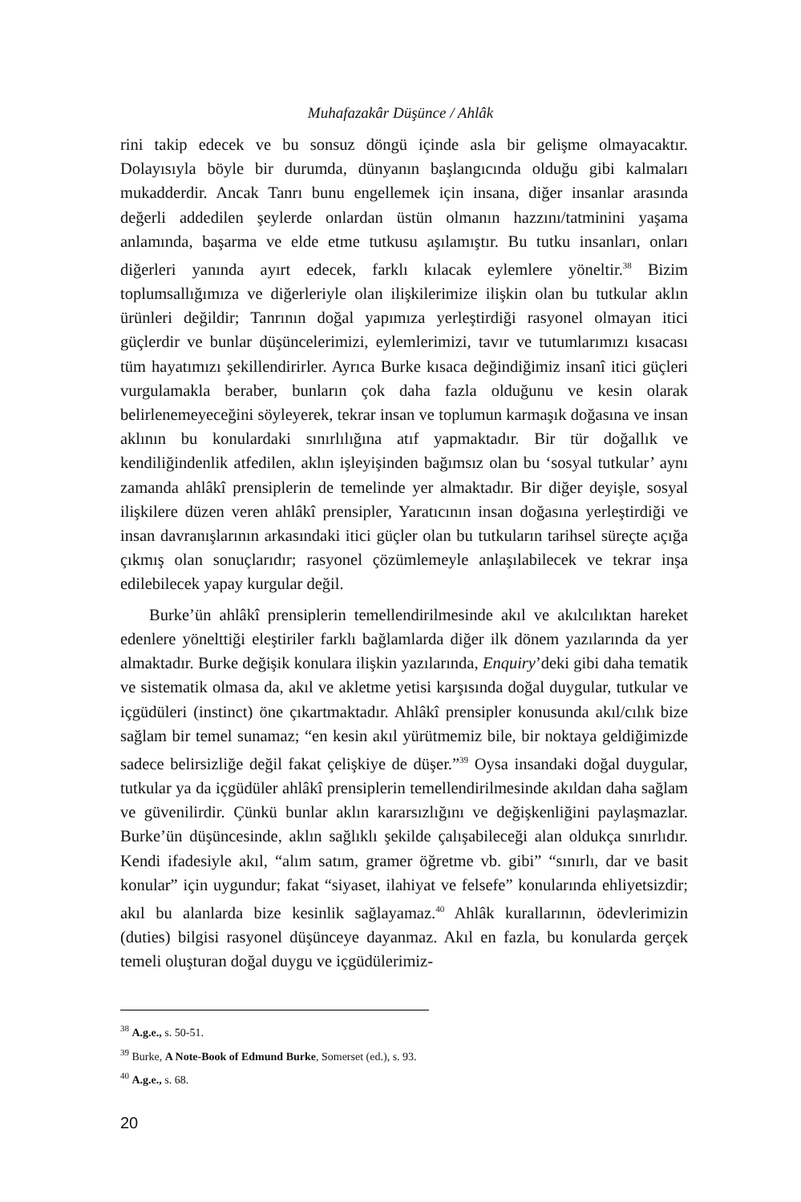Muhafazakâr Düşünce / Ahlâk
rini takip edecek ve bu sonsuz döngü içinde asla bir gelişme olmayacaktır. Dolayısıyla böyle bir durumda, dünyanın başlangıcında olduğu gibi kalmaları mukadderdir. Ancak Tanrı bunu engellemek için insana, diğer insanlar arasında değerli addedilen şeylerde onlardan üstün olmanın hazzını/tatminini yaşama anlamında, başarma ve elde etme tutkusu aşılamıştır. Bu tutku insanları, onları diğerleri yanında ayırt edecek, farklı kılacak eylemlere yöneltir.<sup>38</sup> Bizim toplumsallığımıza ve diğerleriyle olan ilişkilerimize ilişkin olan bu tutkular aklın ürünleri değildir; Tanrının doğal yapımıza yerleştirdiği rasyonel olmayan itici güçlerdir ve bunlar düşüncelerimizi, eylemlerimizi, tavır ve tutumlarımızı kısacası tüm hayatımızı şekillendirirler. Ayrıca Burke kısaca değindiğimiz insanî itici güçleri vurgulamakla beraber, bunların çok daha fazla olduğunu ve kesin olarak belirlenemeyeceğini söyleyerek, tekrar insan ve toplumun karmaşık doğasına ve insan aklının bu konulardaki sınırlılığına atıf yapmaktadır. Bir tür doğallık ve kendiliğindenlik atfedilen, aklın işleyişinden bağımsız olan bu ‘sosyal tutkular’ aynı zamanda ahlâkî prensiplerin de temelinde yer almaktadır. Bir diğer deyişle, sosyal ilişkilere düzen veren ahlâkî prensipler, Yaratıcının insan doğasına yerleştirdiği ve insan davranışlarının arkasındaki itici güçler olan bu tutkuların tarihsel süreçte açığa çıkmış olan sonuçlarıdır; rasyonel çözümlemeyle anlaşılabilecek ve tekrar inşa edilebilecek yapay kurgular değil.
Burke’ün ahlâkî prensiplerin temellendirilmesinde akıl ve akılcılıktan hareket edenlere yönelttiği eleştiriler farklı bağlamlarda diğer ilk dönem yazılarında da yer almaktadır. Burke değişik konulara ilişkin yazılarında, Enquiry’deki gibi daha tematik ve sistematik olmasa da, akıl ve akletme yetisi karşısında doğal duygular, tutkular ve içgüdüleri (instinct) öne çıkartmaktadır. Ahlâkî prensipler konusunda akıl/cılık bize sağlam bir temel sunamaz; “en kesin akıl yürütmemiz bile, bir noktaya geldiğimizde sadece belirsizliğe değil fakat çelişkiye de düşer.”<sup>39</sup> Oysa insandaki doğal duygular, tutkular ya da içgüdüler ahlâkî prensiplerin temellendirilmesinde akıldan daha sağlam ve güvenilirdir. Çünkü bunlar aklın kararsızlığını ve değişkenliğini paylaşmazlar. Burke’ün düşüncesinde, aklın sağlıklı şekilde çalışabileceği alan oldukça sınırlıdır. Kendi ifadesiyle akıl, “alım satım, gramer öğretme vb. gibi” “sınırlı, dar ve basit konular” için uygundur; fakat “siyaset, ilahiyat ve felsefe” konularında ehliyetsizdir; akıl bu alanlarda bize kesinlik sağlayamaz.<sup>40</sup> Ahlâk kurallarının, ödevlerimizin (duties) bilgisi rasyonel düşünceye dayanmaz. Akıl en fazla, bu konularda gerçek temeli oluşturan doğal duygu ve içgüdülerimiz-
<sup>38</sup> A.g.e., s. 50-51.
<sup>39</sup> Burke, A Note-Book of Edmund Burke, Somerset (ed.), s. 93.
<sup>40</sup> A.g.e., s. 68.
20